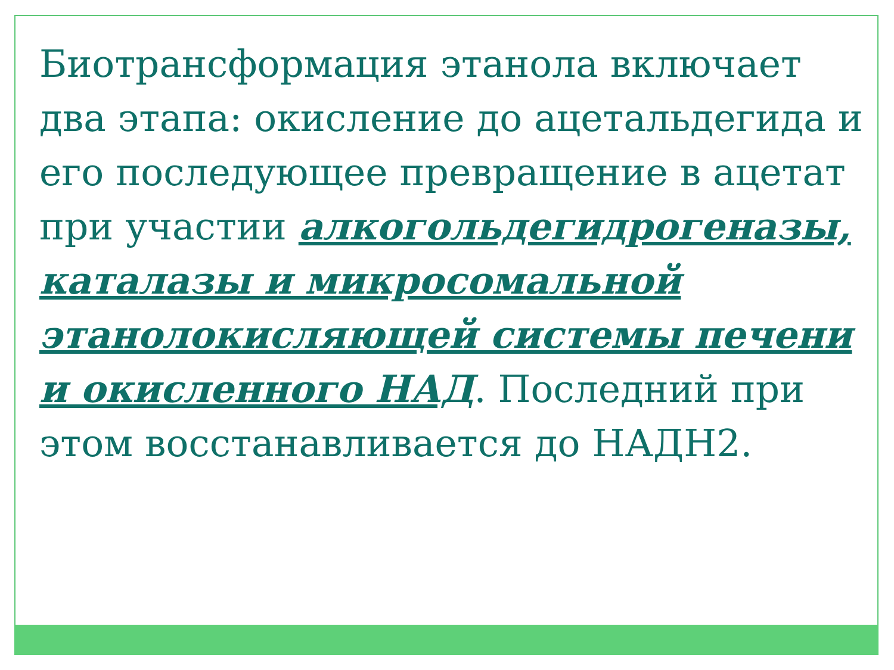Биотрансформация этанола включает два этапа: окисление до ацетальдегида и его последующее превращение в ацетат при участии алкогольдегидрогеназы, каталазы и микросомальной этанолокисляющей системы печени и окисленного НАД. Последний при этом восстанавливается до НАДН2.